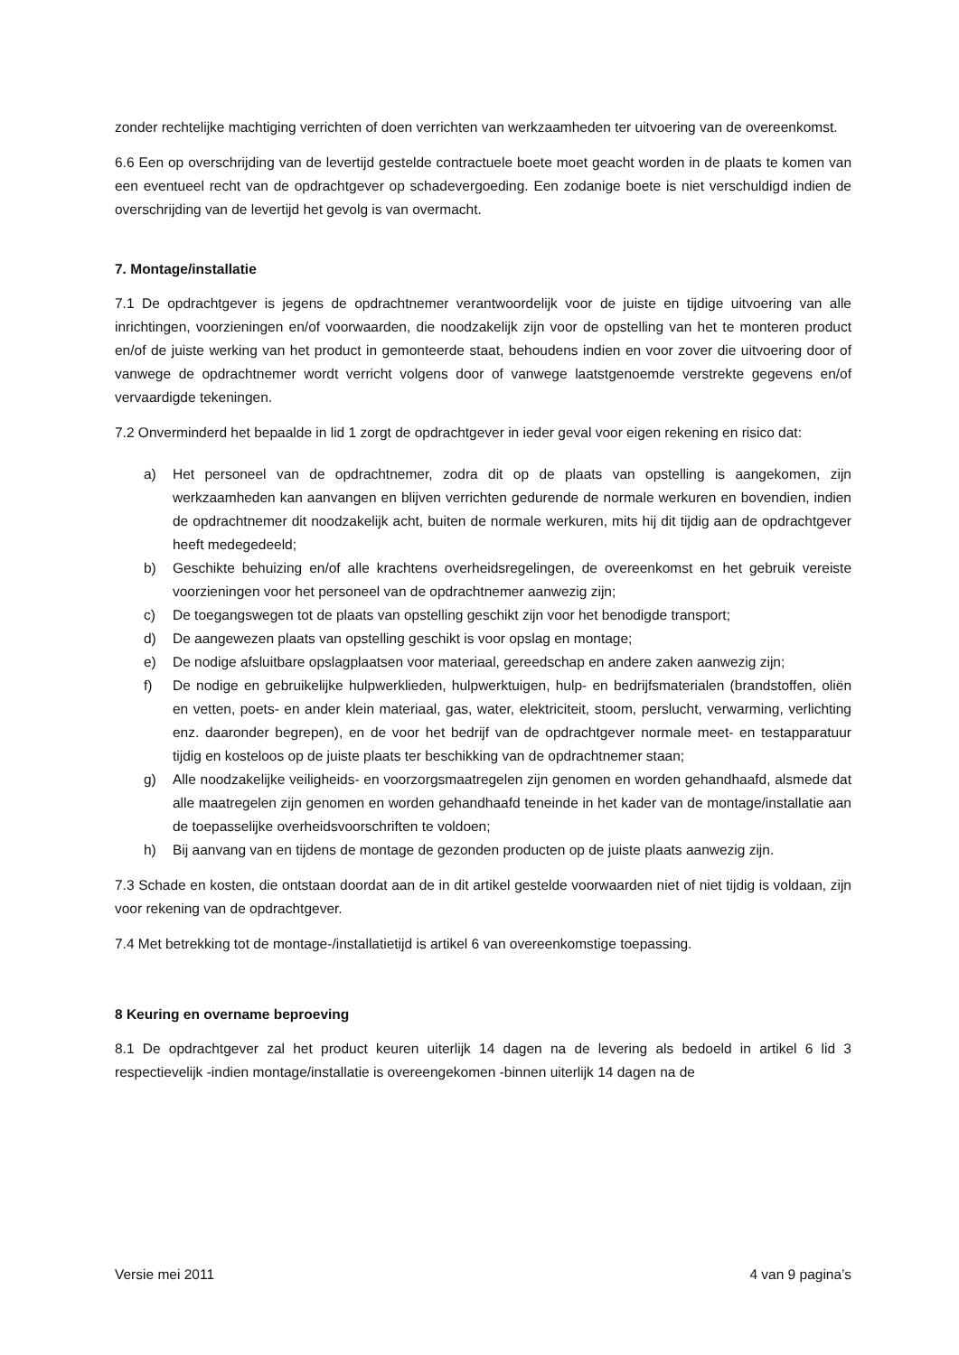zonder rechtelijke machtiging verrichten of doen verrichten van werkzaamheden ter uitvoering van de overeenkomst.
6.6 Een op overschrijding van de levertijd gestelde contractuele boete moet geacht worden in de plaats te komen van een eventueel recht van de opdrachtgever op schadevergoeding. Een zodanige boete is niet verschuldigd indien de overschrijding van de levertijd het gevolg is van overmacht.
7. Montage/installatie
7.1 De opdrachtgever is jegens de opdrachtnemer verantwoordelijk voor de juiste en tijdige uitvoering van alle inrichtingen, voorzieningen en/of voorwaarden, die noodzakelijk zijn voor de opstelling van het te monteren product en/of de juiste werking van het product in gemonteerde staat, behoudens indien en voor zover die uitvoering door of vanwege de opdrachtnemer wordt verricht volgens door of vanwege laatstgenoemde verstrekte gegevens en/of vervaardigde tekeningen.
7.2 Onverminderd het bepaalde in lid 1 zorgt de opdrachtgever in ieder geval voor eigen rekening en risico dat:
a) Het personeel van de opdrachtnemer, zodra dit op de plaats van opstelling is aangekomen, zijn werkzaamheden kan aanvangen en blijven verrichten gedurende de normale werkuren en bovendien, indien de opdrachtnemer dit noodzakelijk acht, buiten de normale werkuren, mits hij dit tijdig aan de opdrachtgever heeft medegedeeld;
b) Geschikte behuizing en/of alle krachtens overheidsregelingen, de overeenkomst en het gebruik vereiste voorzieningen voor het personeel van de opdrachtnemer aanwezig zijn;
c) De toegangswegen tot de plaats van opstelling geschikt zijn voor het benodigde transport;
d) De aangewezen plaats van opstelling geschikt is voor opslag en montage;
e) De nodige afsluitbare opslagplaatsen voor materiaal, gereedschap en andere zaken aanwezig zijn;
f) De nodige en gebruikelijke hulpwerklieden, hulpwerktuigen, hulp- en bedrijfsmaterialen (brandstoffen, oliën en vetten, poets- en ander klein materiaal, gas, water, elektriciteit, stoom, perslucht, verwarming, verlichting enz. daaronder begrepen), en de voor het bedrijf van de opdrachtgever normale meet- en testapparatuur tijdig en kosteloos op de juiste plaats ter beschikking van de opdrachtnemer staan;
g) Alle noodzakelijke veiligheids- en voorzorgsmaatregelen zijn genomen en worden gehandhaafd, alsmede dat alle maatregelen zijn genomen en worden gehandhaafd teneinde in het kader van de montage/installatie aan de toepasselijke overheidsvoorschriften te voldoen;
h) Bij aanvang van en tijdens de montage de gezonden producten op de juiste plaats aanwezig zijn.
7.3 Schade en kosten, die ontstaan doordat aan de in dit artikel gestelde voorwaarden niet of niet tijdig is voldaan, zijn voor rekening van de opdrachtgever.
7.4 Met betrekking tot de montage-/installatietijd is artikel 6 van overeenkomstige toepassing.
8 Keuring en overname beproeving
8.1 De opdrachtgever zal het product keuren uiterlijk 14 dagen na de levering als bedoeld in artikel 6 lid 3 respectievelijk -indien montage/installatie is overeengekomen -binnen uiterlijk 14 dagen na de
Versie mei 2011 4 van 9 pagina’s